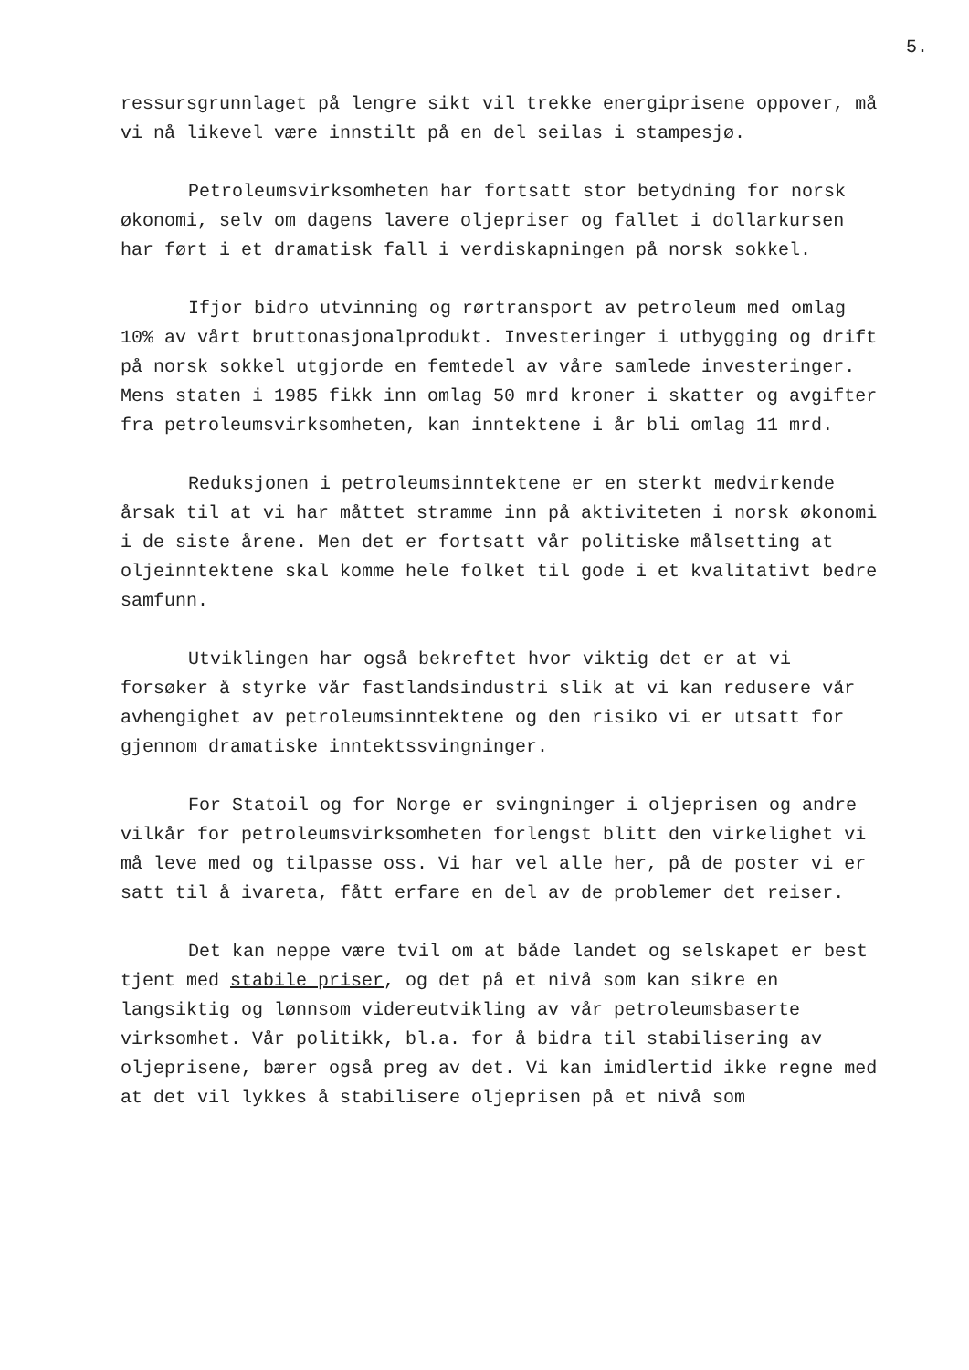5.
ressursgrunnlaget på lengre sikt vil trekke energiprisene oppover, må vi nå likevel være innstilt på en del seilas i stampesjø.
Petroleumsvirksomheten har fortsatt stor betydning for norsk økonomi, selv om dagens lavere oljepriser og fallet i dollarkursen har ført i et dramatisk fall i verdiskapningen på norsk sokkel.
Ifjor bidro utvinning og rørtransport av petroleum med omlag 10% av vårt bruttonasjonalprodukt. Investeringer i utbygging og drift på norsk sokkel utgjorde en femtedel av våre samlede investeringer. Mens staten i 1985 fikk inn omlag 50 mrd kroner i skatter og avgifter fra petroleumsvirksomheten, kan inntektene i år bli omlag 11 mrd.
Reduksjonen i petroleumsinntektene er en sterkt medvirkende årsak til at vi har måttet stramme inn på aktiviteten i norsk økonomi i de siste årene. Men det er fortsatt vår politiske målsetting at oljeinntektene skal komme hele folket til gode i et kvalitativt bedre samfunn.
Utviklingen har også bekreftet hvor viktig det er at vi forsøker å styrke vår fastlandsindustri slik at vi kan redusere vår avhengighet av petroleumsinntektene og den risiko vi er utsatt for gjennom dramatiske inntektssvingninger.
For Statoil og for Norge er svingninger i oljeprisen og andre vilkår for petroleumsvirksomheten forlengst blitt den virkelighet vi må leve med og tilpasse oss. Vi har vel alle her, på de poster vi er satt til å ivareta, fått erfare en del av de problemer det reiser.
Det kan neppe være tvil om at både landet og selskapet er best tjent med stabile priser, og det på et nivå som kan sikre en langsiktig og lønnsom videreutvikling av vår petroleumsbaserte virksomhet. Vår politikk, bl.a. for å bidra til stabilisering av oljeprisene, bærer også preg av det. Vi kan imidlertid ikke regne med at det vil lykkes å stabilisere oljeprisen på et nivå som